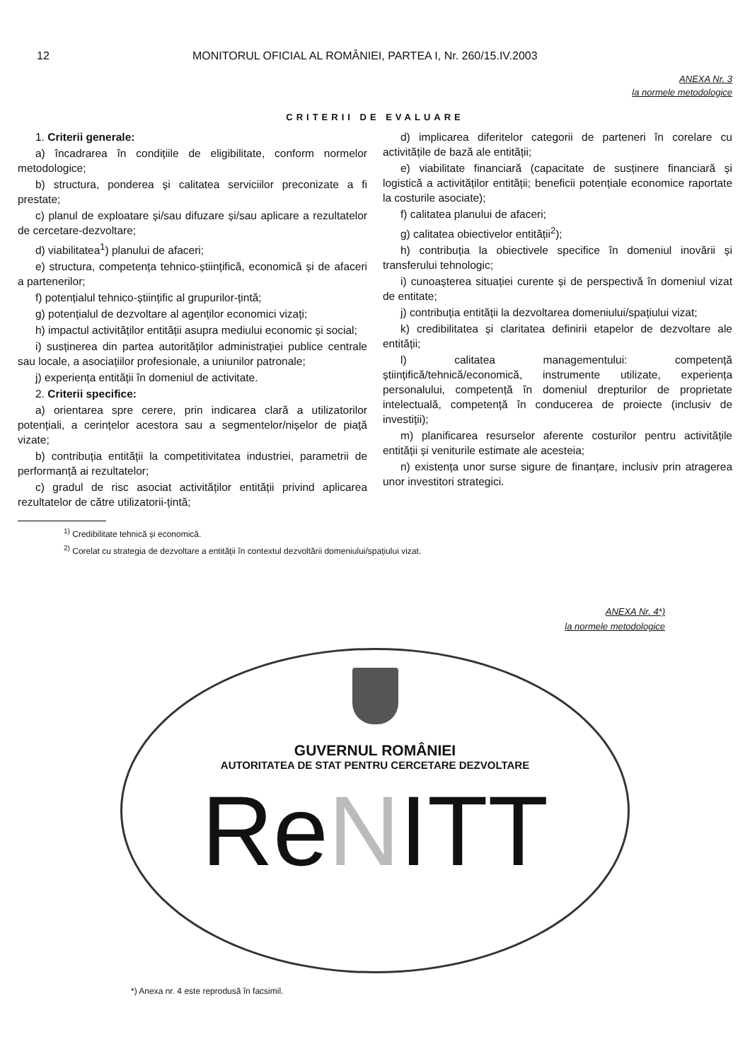12 MONITORUL OFICIAL AL ROMÂNIEI, PARTEA I, Nr. 260/15.IV.2003
ANEXA Nr. 3
la normele metodologice
CRITERII DE EVALUARE
1. Criterii generale:
a) încadrarea în condițiile de eligibilitate, conform normelor metodologice;
b) structura, ponderea și calitatea serviciilor preconizate a fi prestate;
c) planul de exploatare și/sau difuzare și/sau aplicare a rezultatelor de cercetare-dezvoltare;
d) viabilitatea<sup>1</sup>) planului de afaceri;
e) structura, competența tehnico-științifică, economică și de afaceri a partenerilor;
f) potențialul tehnico-științific al grupurilor-țintă;
g) potențialul de dezvoltare al agenților economici vizați;
h) impactul activităților entității asupra mediului economic și social;
i) susținerea din partea autorităților administrației publice centrale sau locale, a asociațiilor profesionale, a uniunilor patronale;
j) experiența entității în domeniul de activitate.
2. Criterii specifice:
a) orientarea spre cerere, prin indicarea clară a utilizatorilor potențiali, a cerințelor acestora sau a segmentelor/nișelor de piață vizate;
b) contribuția entității la competitivitatea industriei, parametrii de performanță ai rezultatelor;
c) gradul de risc asociat activităților entității privind aplicarea rezultatelor de către utilizatorii-țintă;
d) implicarea diferitelor categorii de parteneri în corelare cu activitățile de bază ale entității;
e) viabilitate financiară (capacitate de susținere financiară și logistică a activităților entității; beneficii potențiale economice raportate la costurile asociate);
f) calitatea planului de afaceri;
g) calitatea obiectivelor entității<sup>2</sup>);
h) contribuția la obiectivele specifice în domeniul inovării și transferului tehnologic;
i) cunoașterea situației curente și de perspectivă în domeniul vizat de entitate;
j) contribuția entității la dezvoltarea domeniului/spațiului vizat;
k) credibilitatea și claritatea definirii etapelor de dezvoltare ale entității;
l) calitatea managementului: competență științifică/tehnică/economică, instrumente utilizate, experiența personalului, competență în domeniul drepturilor de proprietate intelectuală, competență în conducerea de proiecte (inclusiv de investiții);
m) planificarea resurselor aferente costurilor pentru activitățile entității și veniturile estimate ale acesteia;
n) existența unor surse sigure de finanțare, inclusiv prin atragerea unor investitori strategici.
<sup>1)</sup> Credibilitate tehnică și economică.
<sup>2)</sup> Corelat cu strategia de dezvoltare a entității în contextul dezvoltării domeniului/spațiului vizat.
ANEXA Nr. 4*)
la normele metodologice
GUVERNUL ROMÂNIEI
AUTORITATEA DE STAT PENTRU CERCETARE DEZVOLTARE
ReNITT
*) Anexa nr. 4 este reprodusă în facsimil.